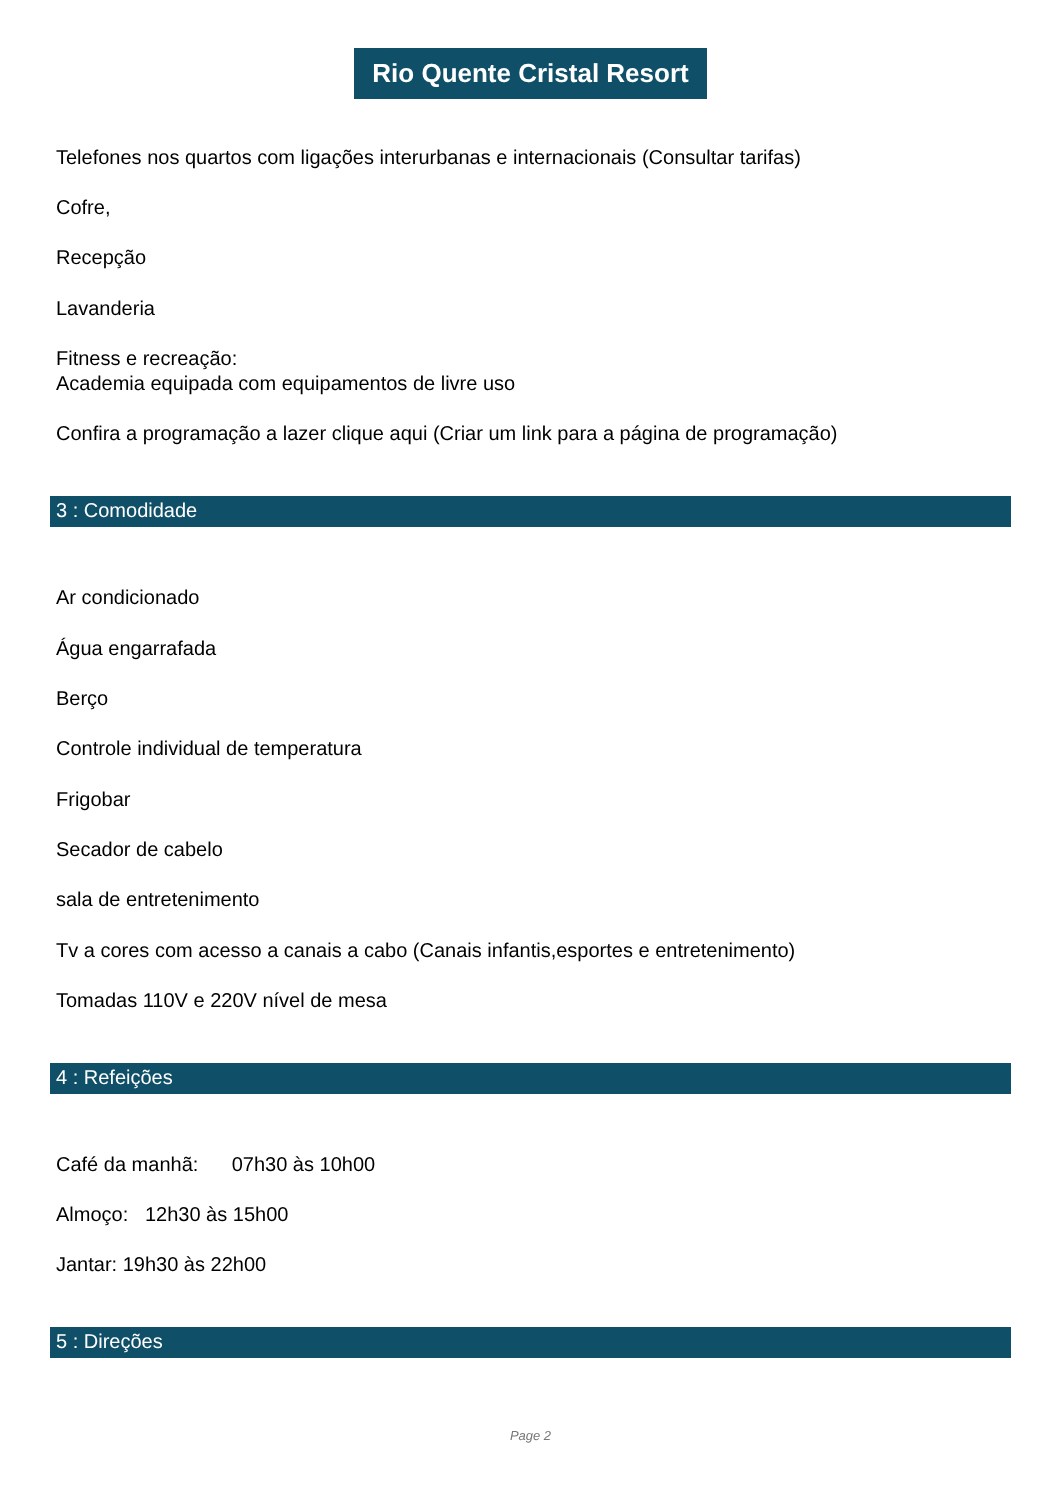Rio Quente Cristal Resort
Telefones nos quartos com ligações interurbanas e internacionais (Consultar tarifas)
Cofre,
Recepção
Lavanderia
Fitness e recreação:
Academia equipada com equipamentos de livre uso
Confira a programação a lazer clique aqui (Criar um link para a página de programação)
3 : Comodidade
Ar condicionado
Água engarrafada
Berço
Controle individual de temperatura
Frigobar
Secador de cabelo
sala de entretenimento
Tv a cores com acesso a canais a cabo (Canais infantis,esportes e entretenimento)
Tomadas 110V e 220V nível de mesa
4 : Refeições
Café da manhã: 07h30 às 10h00
Almoço: 12h30 às 15h00
Jantar: 19h30 às 22h00
5 : Direções
Page 2